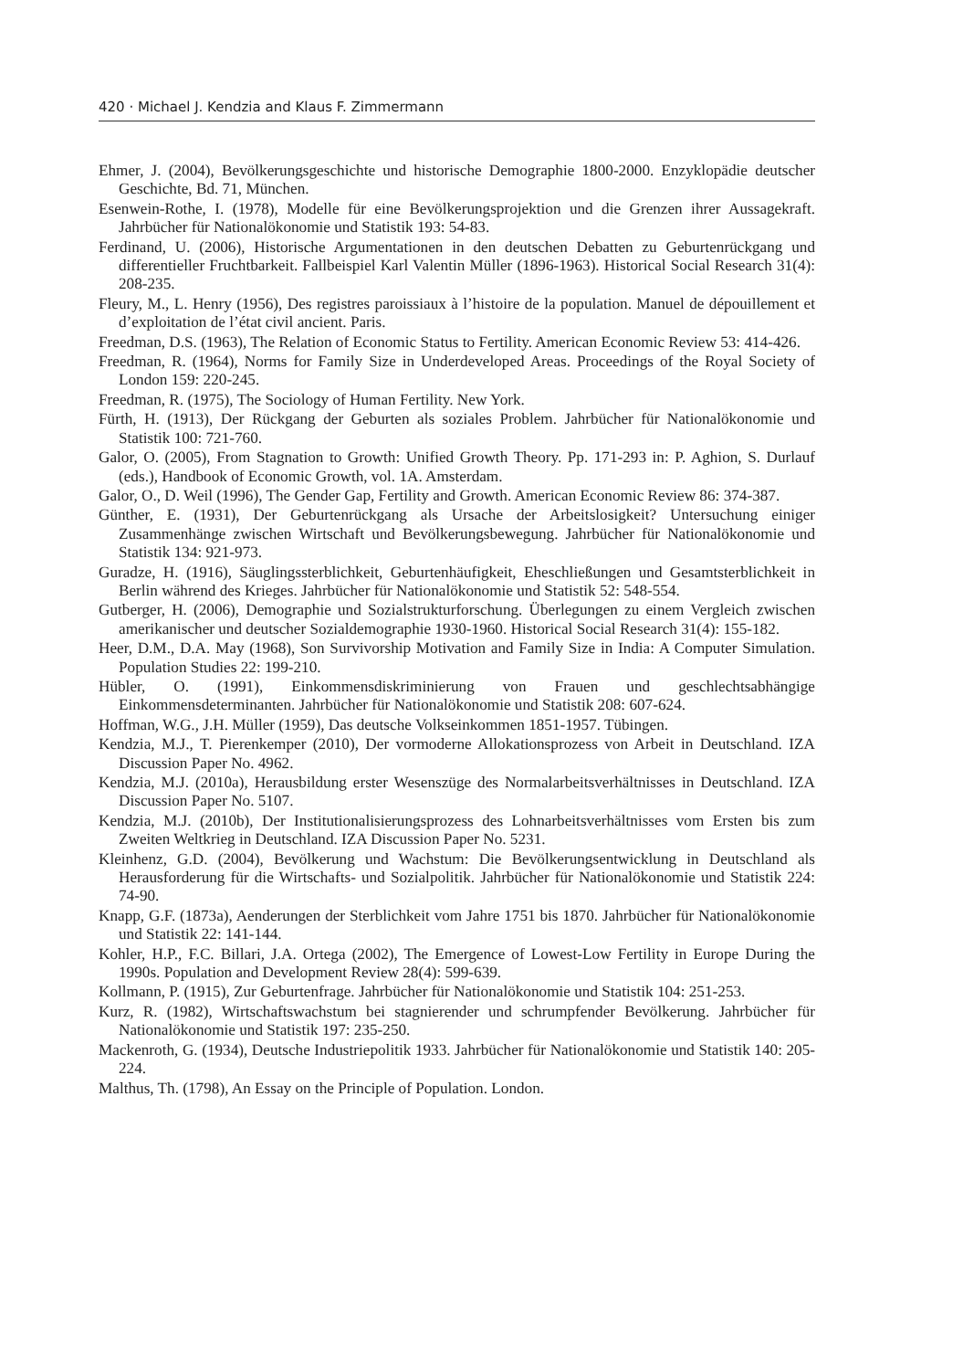420 · Michael J. Kendzia and Klaus F. Zimmermann
Ehmer, J. (2004), Bevölkerungsgeschichte und historische Demographie 1800-2000. Enzyklopädie deutscher Geschichte, Bd. 71, München.
Esenwein-Rothe, I. (1978), Modelle für eine Bevölkerungsprojektion und die Grenzen ihrer Aussagekraft. Jahrbücher für Nationalökonomie und Statistik 193: 54-83.
Ferdinand, U. (2006), Historische Argumentationen in den deutschen Debatten zu Geburtenrückgang und differentieller Fruchtbarkeit. Fallbeispiel Karl Valentin Müller (1896-1963). Historical Social Research 31(4): 208-235.
Fleury, M., L. Henry (1956), Des registres paroissiaux à l’histoire de la population. Manuel de dépouillement et d’exploitation de l’état civil ancient. Paris.
Freedman, D.S. (1963), The Relation of Economic Status to Fertility. American Economic Review 53: 414-426.
Freedman, R. (1964), Norms for Family Size in Underdeveloped Areas. Proceedings of the Royal Society of London 159: 220-245.
Freedman, R. (1975), The Sociology of Human Fertility. New York.
Fürth, H. (1913), Der Rückgang der Geburten als soziales Problem. Jahrbücher für Nationalökonomie und Statistik 100: 721-760.
Galor, O. (2005), From Stagnation to Growth: Unified Growth Theory. Pp. 171-293 in: P. Aghion, S. Durlauf (eds.), Handbook of Economic Growth, vol. 1A. Amsterdam.
Galor, O., D. Weil (1996), The Gender Gap, Fertility and Growth. American Economic Review 86: 374-387.
Günther, E. (1931), Der Geburtenrückgang als Ursache der Arbeitslosigkeit? Untersuchung einiger Zusammenhänge zwischen Wirtschaft und Bevölkerungsbewegung. Jahrbücher für Nationalökonomie und Statistik 134: 921-973.
Guradze, H. (1916), Säuglingssterblichkeit, Geburtenhäufigkeit, Eheschließungen und Gesamtsterblichkeit in Berlin während des Krieges. Jahrbücher für Nationalökonomie und Statistik 52: 548-554.
Gutberger, H. (2006), Demographie und Sozialstrukturforschung. Überlegungen zu einem Vergleich zwischen amerikanischer und deutscher Sozialdemographie 1930-1960. Historical Social Research 31(4): 155-182.
Heer, D.M., D.A. May (1968), Son Survivorship Motivation and Family Size in India: A Computer Simulation. Population Studies 22: 199-210.
Hübler, O. (1991), Einkommensdiskriminierung von Frauen und geschlechtsabhängige Einkommensdeterminanten. Jahrbücher für Nationalökonomie und Statistik 208: 607-624.
Hoffman, W.G., J.H. Müller (1959), Das deutsche Volkseinkommen 1851-1957. Tübingen.
Kendzia, M.J., T. Pierenkemper (2010), Der vormoderne Allokationsprozess von Arbeit in Deutschland. IZA Discussion Paper No. 4962.
Kendzia, M.J. (2010a), Herausbildung erster Wesenszüge des Normalarbeitsverhältnisses in Deutschland. IZA Discussion Paper No. 5107.
Kendzia, M.J. (2010b), Der Institutionalisierungsprozess des Lohnarbeitsverhältnisses vom Ersten bis zum Zweiten Weltkrieg in Deutschland. IZA Discussion Paper No. 5231.
Kleinhenz, G.D. (2004), Bevölkerung und Wachstum: Die Bevölkerungsentwicklung in Deutschland als Herausforderung für die Wirtschafts- und Sozialpolitik. Jahrbücher für Nationalökonomie und Statistik 224: 74-90.
Knapp, G.F. (1873a), Aenderungen der Sterblichkeit vom Jahre 1751 bis 1870. Jahrbücher für Nationalökonomie und Statistik 22: 141-144.
Kohler, H.P., F.C. Billari, J.A. Ortega (2002), The Emergence of Lowest-Low Fertility in Europe During the 1990s. Population and Development Review 28(4): 599-639.
Kollmann, P. (1915), Zur Geburtenfrage. Jahrbücher für Nationalökonomie und Statistik 104: 251-253.
Kurz, R. (1982), Wirtschaftswachstum bei stagnierender und schrumpfender Bevölkerung. Jahrbücher für Nationalökonomie und Statistik 197: 235-250.
Mackenroth, G. (1934), Deutsche Industriepolitik 1933. Jahrbücher für Nationalökonomie und Statistik 140: 205-224.
Malthus, Th. (1798), An Essay on the Principle of Population. London.